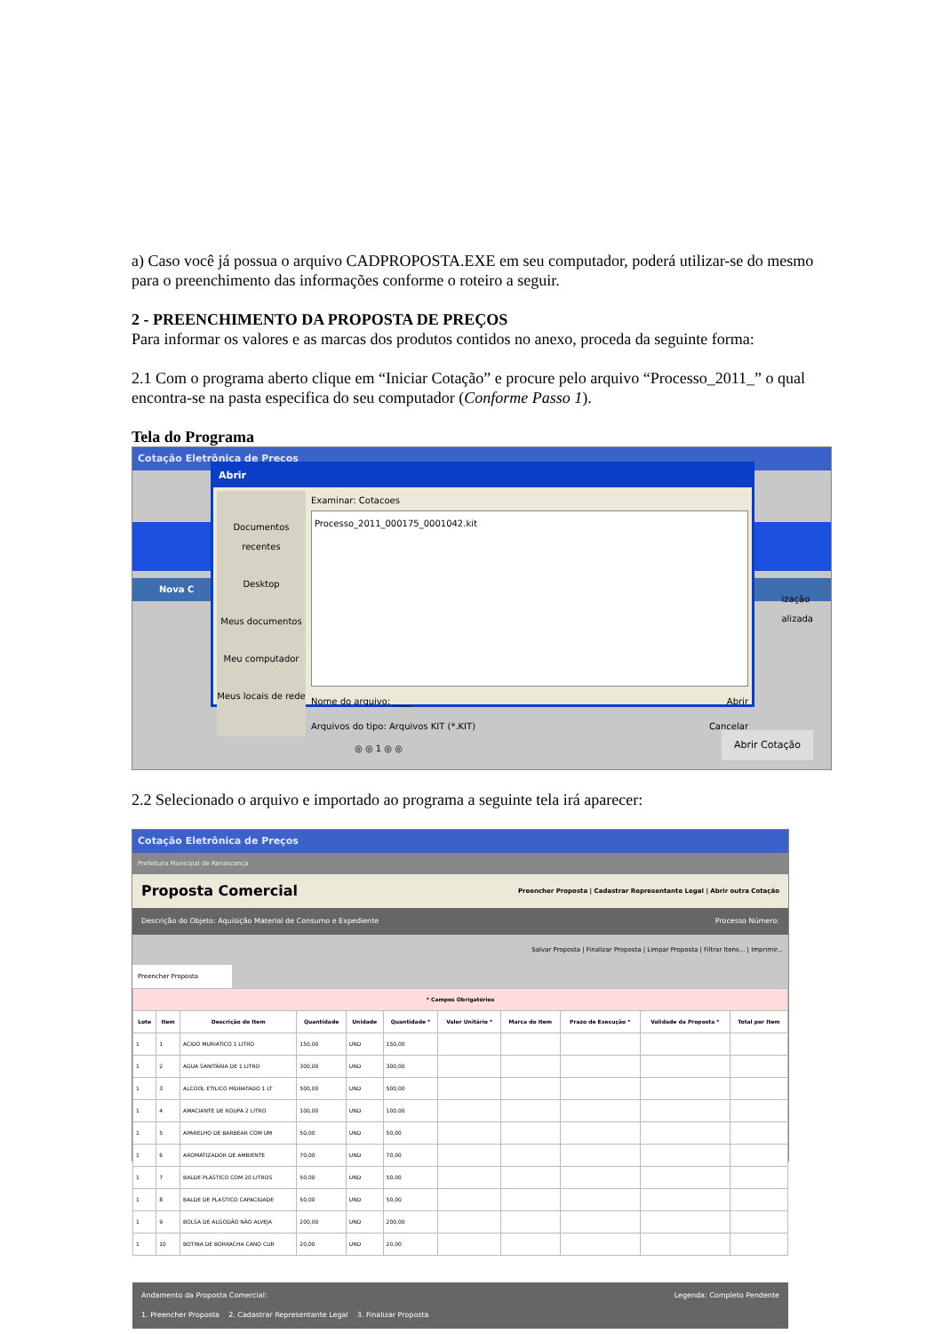a) Caso você já possua o arquivo CADPROPOSTA.EXE em seu computador, poderá utilizar-se do mesmo para o preenchimento das informações conforme o roteiro a seguir.
2 - PREENCHIMENTO DA PROPOSTA DE PREÇOS
Para informar os valores e as marcas dos produtos contidos no anexo, proceda da seguinte forma:
2.1 Com o programa aberto clique em “Iniciar Cotação” e procure pelo arquivo “Processo_2011_” o qual encontra-se na pasta especifica do seu computador (Conforme Passo 1).
Tela do Programa
Cotação Eletrônica de Preços
Nova C
ização
alizada
◎ ◎ 1 ◎ ◎ Abrir Cotação
Abrir
Documentos recentes
Desktop
Meus documentos
Meu computador
Meus locais de rede
Examinar: Cotacoes
Processo_2011_000175_0001042.kit
Nome do arquivo: ____ Abrir
Arquivos do tipo: Arquivos KIT (*.KIT) Cancelar
2.2 Selecionado o arquivo e importado ao programa a seguinte tela irá aparecer:
Cotação Eletrônica de Preços
Prefeitura Municipal de Renascença
Proposta Comercial Preencher Proposta | Cadastrar Representante Legal | Abrir outra Cotação
Descrição do Objeto: Aquisição Material de Consumo e Expediente Processo Número:
Salvar Proposta | Finalizar Proposta | Limpar Proposta | Filtrar Itens... | Imprimir...
Preencher Proposta
| * Campos Obrigatórios | | | | | | | | | | |
| --- | --- | --- | --- | --- | --- | --- | --- | --- | --- | --- |
| Lote | Item | Descrição do Item | Quantidade | Unidade | Quantidade * | Valor Unitário * | Marca do Item | Prazo de Execução * | Validade da Proposta * | Total por Item |
| 1 | 1 | ACIDO MURIATICO 1 LITRO | 150,00 | UND | 150,00 | | | | | |
| 1 | 2 | AGUA SANITÁRIA DE 1 LITRO | 300,00 | UND | 300,00 | | | | | |
| 1 | 3 | ALCOOL ETILICO HIDRATADO 1 LT | 500,00 | UND | 500,00 | | | | | |
| 1 | 4 | AMACIANTE DE ROUPA 2 LITRO | 100,00 | UND | 100,00 | | | | | |
| 1 | 5 | APARELHO DE BARBEAR COM UM | 50,00 | UND | 50,00 | | | | | |
| 1 | 6 | AROMATIZADOR DE AMBIENTE | 70,00 | UND | 70,00 | | | | | |
| 1 | 7 | BALDE PLÁSTICO COM 20 LITROS | 50,00 | UND | 50,00 | | | | | |
| 1 | 8 | BALDE DE PLASTICO CAPACIDADE | 50,00 | UND | 50,00 | | | | | |
| 1 | 9 | BOLSA DE ALGODÃO NÃO ALVEJA | 200,00 | UND | 200,00 | | | | | |
| 1 | 10 | BOTINA DE BORRACHA CANO CUR | 20,00 | UND | 20,00 | | | | | |
Andamento da Proposta Comercial: Legenda: Completo Pendente
1. Preencher Proposta 2. Cadastrar Representante Legal 3. Finalizar Proposta